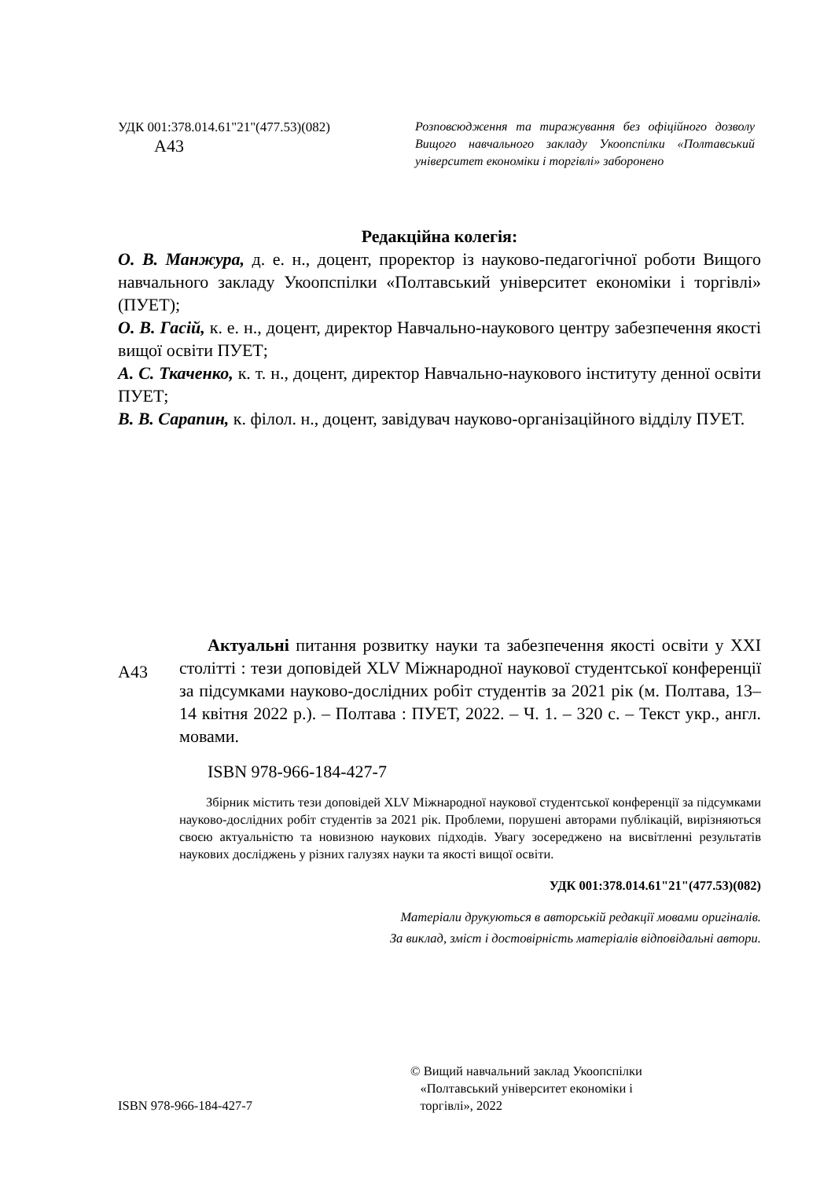УДК 001:378.014.61"21"(477.53)(082)
А43
Розповсюдження та тиражування без офіцій­ного дозволу Вищого навчального закладу Укоопспілки «Полтавський університет економіки і торгівлі» заборонено
Редакційна колегія:
О. В. Манжура, д. е. н., доцент, проректор із науково-педагогічної роботи Вищого навчального закладу Укоопспілки «Полтавський університет економіки і торгівлі» (ПУЕТ);
О. В. Гасій, к. е. н., доцент, директор Навчально-наукового центру забезпечення якості вищої освіти ПУЕТ;
А. С. Ткаченко, к. т. н., доцент, директор Навчально-наукового інституту денної освіти ПУЕТ;
В. В. Сарапин, к. філол. н., доцент, завідувач науково-організаційного відділу ПУЕТ.
А43
Актуальні питання розвитку науки та забезпечення якості освіти у XXI столітті : тези доповідей XLV Міжнародної науко­вої студентської конференції за підсумками науково-дослідних робіт студентів за 2021 рік (м. Полтава, 13–14 квітня 2022 р.). – Полтава : ПУЕТ, 2022. – Ч. 1. – 320 с. – Текст укр., англ. мовами.
ISBN 978-966-184-427-7
Збірник містить тези доповідей XLV Міжнародної наукової студентської конференції за підсумками науково-дослідних робіт студентів за 2021 рік. Проблеми, порушені авторами публікацій, вирізняються своєю актуальністю та новизною наукових підходів. Увагу зосереджено на висвітленні результатів наукових досліджень у різних галузях науки та якості вищої освіти.
УДК 001:378.014.61"21"(477.53)(082)
Матеріали друкуються в авторській редакції мовами оригіналів.
За виклад, зміст і достовірність матеріалів відповідальні автори.
ISBN 978-966-184-427-7
© Вищий навчальний заклад Укоопспілки
«Полтавський університет економіки і
торгівлі», 2022